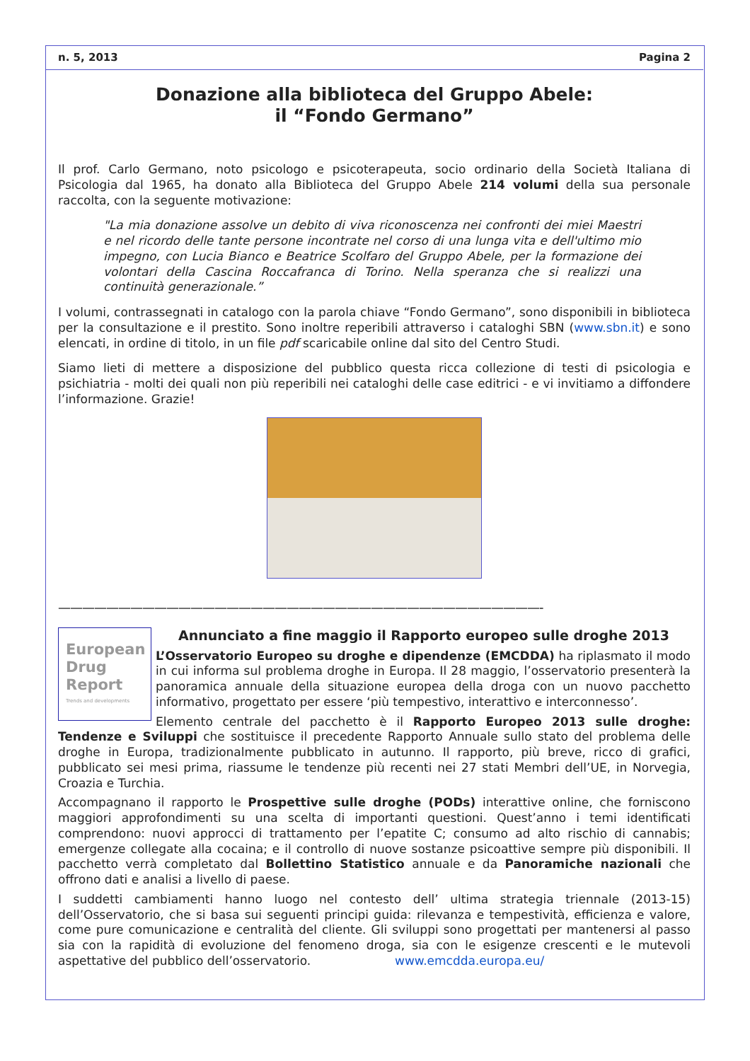n. 5, 2013 Pagina 2
Donazione alla biblioteca del Gruppo Abele:
il “Fondo Germano”
Il prof. Carlo Germano, noto psicologo e psicoterapeuta, socio ordinario della Società Italiana di Psicologia dal 1965, ha donato alla Biblioteca del Gruppo Abele 214 volumi della sua personale raccolta, con la seguente motivazione:
"La mia donazione assolve un debito di viva riconoscenza nei confronti dei miei Maestri e nel ricordo delle tante persone incontrate nel corso di una lunga vita e dell'ultimo mio impegno, con Lucia Bianco e Beatrice Scolfaro del Gruppo Abele, per la formazione dei volontari della Cascina Roccafranca di Torino. Nella speranza che si realizzi una continuità generazionale.”
I volumi, contrassegnati in catalogo con la parola chiave “Fondo Germano”, sono disponibili in biblioteca per la consultazione e il prestito. Sono inoltre reperibili attraverso i cataloghi SBN (www.sbn.it) e sono elencati, in ordine di titolo, in un file pdf scaricabile online dal sito del Centro Studi.
Siamo lieti di mettere a disposizione del pubblico questa ricca collezione di testi di psicologia e psichiatria - molti dei quali non più reperibili nei cataloghi delle case editrici - e vi invitiamo a diffondere l’informazione. Grazie!
————————————————————————————————————————-
European
Drug
Report
Trends and developments
Annunciato a fine maggio il Rapporto europeo sulle droghe 2013
L’Osservatorio Europeo su droghe e dipendenze (EMCDDA) ha riplasmato il modo in cui informa sul problema droghe in Europa. Il 28 maggio, l’osservatorio presenterà la panoramica annuale della situazione europea della droga con un nuovo pacchetto informativo, progettato per essere ‘più tempestivo, interattivo e interconnesso’.
Elemento centrale del pacchetto è il Rapporto Europeo 2013 sulle droghe: Tendenze e Sviluppi che sostituisce il precedente Rapporto Annuale sullo stato del problema delle droghe in Europa, tradizionalmente pubblicato in autunno. Il rapporto, più breve, ricco di grafici, pubblicato sei mesi prima, riassume le tendenze più recenti nei 27 stati Membri dell’UE, in Norvegia, Croazia e Turchia.
Accompagnano il rapporto le Prospettive sulle droghe (PODs) interattive online, che forniscono maggiori approfondimenti su una scelta di importanti questioni. Quest’anno i temi identificati comprendono: nuovi approcci di trattamento per l’epatite C; consumo ad alto rischio di cannabis; emergenze collegate alla cocaina; e il controllo di nuove sostanze psicoattive sempre più disponibili. Il pacchetto verrà completato dal Bollettino Statistico annuale e da Panoramiche nazionali che offrono dati e analisi a livello di paese.
I suddetti cambiamenti hanno luogo nel contesto dell’ ultima strategia triennale (2013-15) dell’Osservatorio, che si basa sui seguenti principi guida: rilevanza e tempestività, efficienza e valore, come pure comunicazione e centralità del cliente. Gli sviluppi sono progettati per mantenersi al passo sia con la rapidità di evoluzione del fenomeno droga, sia con le esigenze crescenti e le mutevoli aspettative del pubblico dell’osservatorio. www.emcdda.europa.eu/